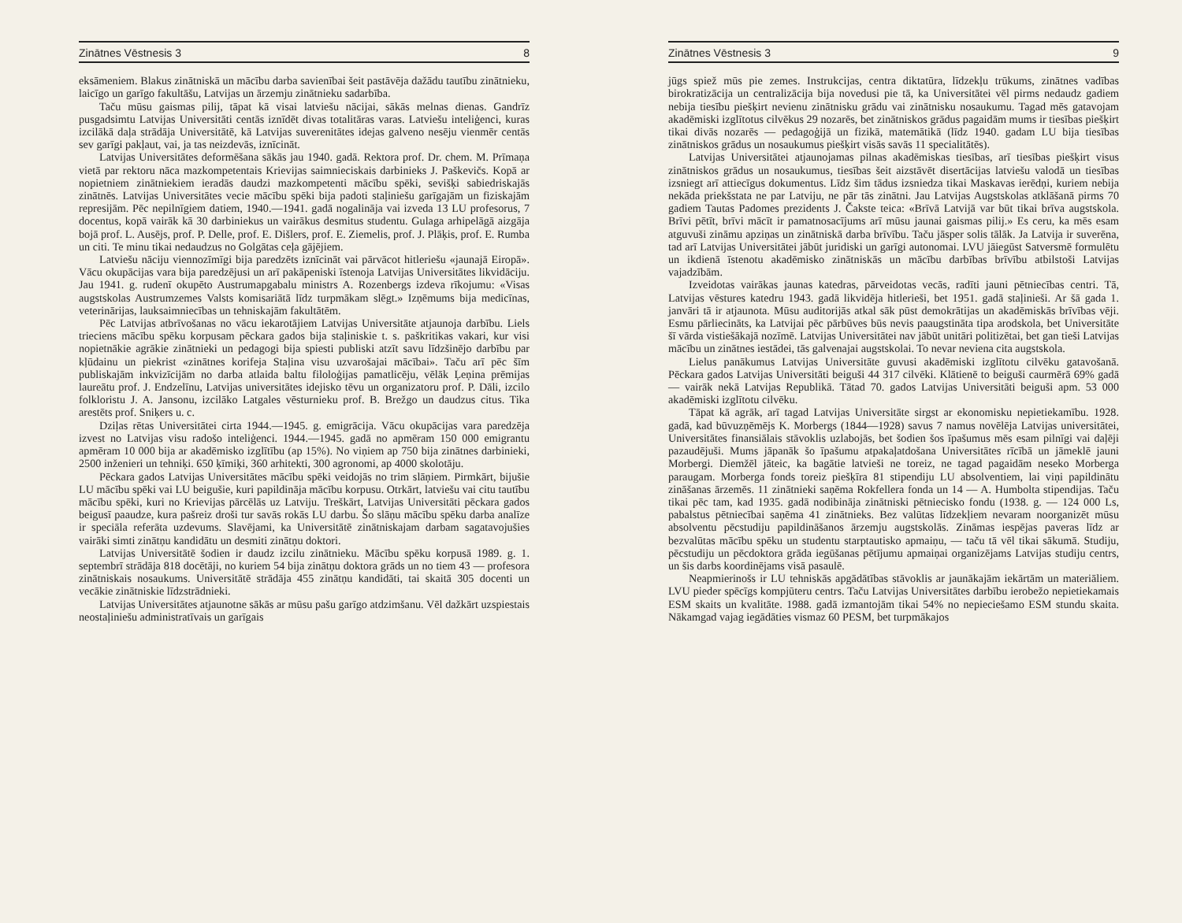Zinātnes Vēstnesis 3 8
eksāmeniem. Blakus zinātniskā un mācību darba savienībai šeit pastāvēja dažādu tautību zinātnieku, laicīgo un garīgo fakultāšu, Latvijas un ārzemju zinātnieku sadarbība.
Taču mūsu gaismas pilij, tāpat kā visai latviešu nācijai, sākās melnas dienas. Gandrīz pusgadsimtu Latvijas Universitāti centās iznīdēt divas totalitāras varas. Latviešu inteliģenci, kuras izcilākā daļa strādāja Universitātē, kā Latvijas suverenitātes idejas galveno nesēju vienmēr centās sev garīgi pakļaut, vai, ja tas neizdevās, iznīcināt.
Latvijas Universitātes deformēšana sākās jau 1940. gadā. Rektora prof. Dr. chem. M. Prīmaņa vietā par rektoru nāca mazkompetentais Krievijas saimnieciskais darbinieks J. Paškevičs. Kopā ar nopietniem zinātniekiem ieradās daudzi mazkompetenti mācību spēki, sevišķi sabiedriskajās zinātnēs. Latvijas Universitātes vecie mācību spēki bija padoti staļiniešu garīgajām un fiziskajām represijām. Pēc nepilnīgiem datiem, 1940.—1941. gadā nogalināja vai izveda 13 LU profesorus, 7 docentus, kopā vairāk kā 30 darbiniekus un vairākus desmitus studentu. Gulaga arhipelāgā aizgāja bojā prof. L. Ausējs, prof. P. Delle, prof. E. Dišlers, prof. E. Ziemelis, prof. J. Plāķis, prof. E. Rumba un citi. Te minu tikai nedaudzus no Golgātas ceļa gājējiem.
Latviešu nāciju viennozīmīgi bija paredzēts iznīcināt vai pārvācot hitleriešu «jaunajā Eiropā». Vācu okupācijas vara bija paredzējusi un arī pakāpeniski īstenoja Latvijas Universitātes likvidāciju. Jau 1941. g. rudenī okupēto Austrumapgabalu ministrs A. Rozenbergs izdeva rīkojumu: «Visas augstskolas Austrumzemes Valsts komisariātā līdz turpmākam slēgt.» Izņēmums bija medicīnas, veterinārijas, lauksaimniecības un tehniskajām fakultātēm.
Pēc Latvijas atbrīvošanas no vācu iekarotājiem Latvijas Universitāte atjaunoja darbību. Liels trieciens mācību spēku korpusam pēckara gados bija staļiniskie t. s. paškritikas vakari, kur visi nopietnākie agrākie zinātnieki un pedagogi bija spiesti publiski atzīt savu līdzšinējo darbību par kļūdainu un piekrist «zinātnes korifeja Staļina visu uzvarošajai mācībai». Taču arī pēc šīm publiskajām inkvizīcijām no darba atlaida baltu filoloģijas pamatlicēju, vēlāk Ļeņina prēmijas laureātu prof. J. Endzelīnu, Latvijas universitātes idejisko tēvu un organizatoru prof. P. Dāli, izcilo folkloristu J. A. Jansonu, izcilāko Latgales vēsturnieku prof. B. Brežgo un daudzus citus. Tika arestēts prof. Sniķers u. c.
Dziļas rētas Universitātei cirta 1944.—1945. g. emigrācija. Vācu okupācijas vara paredzēja izvest no Latvijas visu radošo inteliģenci. 1944.—1945. gadā no apmēram 150 000 emigrantu apmēram 10 000 bija ar akadēmisko izglītību (ap 15%). No viņiem ap 750 bija zinātnes darbinieki, 2500 inženieri un tehniķi. 650 ķīmiķi, 360 arhitekti, 300 agronomi, ap 4000 skolotāju.
Pēckara gados Latvijas Universitātes mācību spēki veidojās no trim slāņiem. Pirmkārt, bijušie LU mācību spēki vai LU beigušie, kuri papildināja mācību korpusu. Otrkārt, latviešu vai citu tautību mācību spēki, kuri no Krievijas pārcēlās uz Latviju. Treškārt, Latvijas Universitāti pēckara gados beigusī paaudze, kura pašreiz droši tur savās rokās LU darbu. Šo slāņu mācību spēku darba analīze ir speciāla referāta uzdevums. Slavējami, ka Universitātē zinātniskajam darbam sagatavojušies vairāki simti zinātņu kandidātu un desmiti zinātņu doktori.
Latvijas Universitātē šodien ir daudz izcilu zinātnieku. Mācību spēku korpusā 1989. g. 1. septembrī strādāja 818 docētāji, no kuriem 54 bija zinātņu doktora grāds un no tiem 43 — profesora zinātniskais nosaukums. Universitātē strādāja 455 zinātņu kandidāti, tai skaitā 305 docenti un vecākie zinātniskie līdzstrādnieki.
Latvijas Universitātes atjaunotne sākās ar mūsu pašu garīgo atdzimšanu. Vēl dažkārt uzspiestais neostaļiniešu administratīvais un garīgais
Zinātnes Vēstnesis 3 9
jūgs spiež mūs pie zemes. Instrukcijas, centra diktatūra, līdzekļu trūkums, zinātnes vadības birokratizācija un centralizācija bija novedusi pie tā, ka Universitātei vēl pirms nedaudz gadiem nebija tiesību piešķirt nevienu zinātnisku grādu vai zinātnisku nosaukumu. Tagad mēs gatavojam akadēmiski izglītotus cilvēkus 29 nozarēs, bet zinātniskos grādus pagaidām mums ir tiesības piešķirt tikai divās nozarēs — pedagoģijā un fizikā, matemātikā (līdz 1940. gadam LU bija tiesības zinātniskos grādus un nosaukumus piešķirt visās savās 11 specialitātēs).
Latvijas Universitātei atjaunojamas pilnas akadēmiskas tiesības, arī tiesības piešķirt visus zinātniskos grādus un nosaukumus, tiesības šeit aizstāvēt disertācijas latviešu valodā un tiesības izsniegt arī attiecīgus dokumentus. Līdz šim tādus izsniedza tikai Maskavas ierēdņi, kuriem nebija nekāda priekšstata ne par Latviju, ne pār tās zinātni. Jau Latvijas Augstskolas atklāšanā pirms 70 gadiem Tautas Padomes prezidents J. Čakste teica: «Brīvā Latvijā var būt tikai brīva augstskola. Brīvi pētīt, brīvi mācīt ir pamatnosacījums arī mūsu jaunai gaismas pilij.» Es ceru, ka mēs esam atguvuši zināmu apziņas un zinātniskā darba brīvību. Taču jāsper solis tālāk. Ja Latvija ir suverēna, tad arī Latvijas Universitātei jābūt juridiski un garīgi autonomai. LVU jāiegūst Satversmē formulētu un ikdienā īstenotu akadēmisko zinātniskās un mācību darbības brīvību atbilstoši Latvijas vajadzībām.
Izveidotas vairākas jaunas katedras, pārveidotas vecās, radīti jauni pētniecības centri. Tā, Latvijas vēstures katedru 1943. gadā likvidēja hitlerieši, bet 1951. gadā staļinieši. Ar šā gada 1. janvāri tā ir atjaunota. Mūsu auditorijās atkal sāk pūst demokrātijas un akadēmiskās brīvības vēji. Esmu pārliecināts, ka Latvijai pēc pārbūves būs nevis paaugstināta tipa arodskola, bet Universitāte šī vārda vistiešākajā nozīmē. Latvijas Universitātei nav jābūt unitāri politizētai, bet gan tieši Latvijas mācību un zinātnes iestādei, tās galvenajai augstskolai. To nevar neviena cita augstskola.
Lielus panākumus Latvijas Universitāte guvusi akadēmiski izglītotu cilvēku gatavošanā. Pēckara gados Latvijas Universitāti beiguši 44 317 cilvēki. Klātienē to beiguši caurmērā 69% gadā — vairāk nekā Latvijas Republikā. Tātad 70. gados Latvijas Universitāti beiguši apm. 53 000 akadēmiski izglītotu cilvēku.
Tāpat kā agrāk, arī tagad Latvijas Universitāte sirgst ar ekonomisku nepietiekamību. 1928. gadā, kad būvuzņēmējs K. Morbergs (1844—1928) savus 7 namus novēlēja Latvijas universitātei, Universitātes finansiālais stāvoklis uzlabojās, bet šodien šos īpašumus mēs esam pilnīgi vai daļēji pazaudējuši. Mums jāpanāk šo īpašumu atpakaļatdošana Universitātes rīcībā un jāmeklē jauni Morbergi. Diemžēl jāteic, ka bagātie latvieši ne toreiz, ne tagad pagaidām neseko Morberga paraugam. Morberga fonds toreiz piešķīra 81 stipendiju LU absolventiem, lai viņi papildinātu zināšanas ārzemēs. 11 zinātnieki saņēma Rokfellera fonda un 14 — A. Humbolta stipendijas. Taču tikai pēc tam, kad 1935. gadā nodibināja zinātniski pētniecisko fondu (1938. g. — 124 000 Ls, pabalstus pētniecībai saņēma 41 zinātnieks. Bez valūtas līdzekļiem nevaram noorganizēt mūsu absolventu pēcstudiju papildināšanos ārzemju augstskolās. Zināmas iespējas paveras līdz ar bezvalūtas mācību spēku un studentu starptautisko apmaiņu, — taču tā vēl tikai sākumā. Studiju, pēcstudiju un pēcdoktora grāda iegūšanas pētījumu apmaiņai organizējams Latvijas studiju centrs, un šis darbs koordinējams visā pasaulē.
Neapmierinošs ir LU tehniskās apgādātības stāvoklis ar jaunākajām iekārtām un materiāliem. LVU pieder spēcīgs kompjūteru centrs. Taču Latvijas Universitātes darbību ierobežo nepietiekamais ESM skaits un kvalitāte. 1988. gadā izmantojām tikai 54% no nepieciešamo ESM stundu skaita. Nākamgad vajag iegādāties vismaz 60 PESM, bet turpmākajos